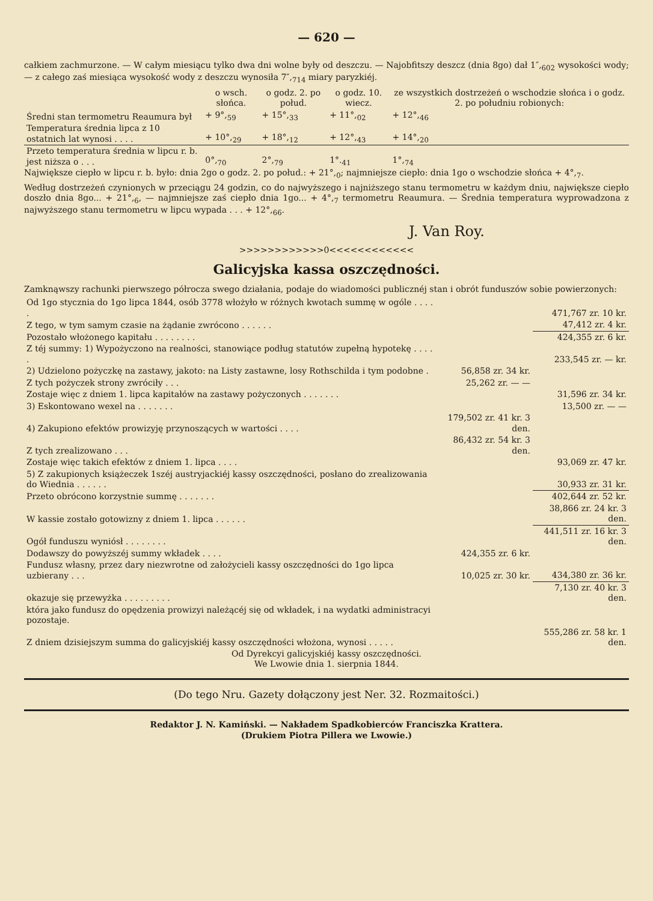— 620 —
całkiem zachmurzone. — W całym miesiącu tylko dwa dni wolne były od deszczu. — Najobfitszy deszcz (dnia 8go) dał 1″,<sub>602</sub> wysokości wody; — z całego zaś miesiąca wysokość wody z deszczu wynosiła 7″,<sub>714</sub> miary paryzkiéj.
| | o wsch. słońca. | o godz. 2. po połud. | o godz. 10. wiecz. | ze wszystkich dostrzeżeń o wschodzie słońca i o godz. 2. po południu robionych: |
| --- | --- | --- | --- | --- |
| Średni stan termometru Reaumura był | + 9°,<sub>59</sub> | + 15°,<sub>33</sub> | + 11°,<sub>02</sub> | + 12°,<sub>46</sub> |
| Temperatura średnia lipca z 10 ostatnich lat wynosi . . . . | + 10°,<sub>29</sub> | + 18°,<sub>12</sub> | + 12°,<sub>43</sub> | + 14°,<sub>20</sub> |
| Przeto temperatura średnia w lipcu r. b. jest niższa o . . . | 0°,<sub>70</sub> | 2°,<sub>79</sub> | 1°.<sub>41</sub> | 1°,<sub>74</sub> |
Największe ciepło w lipcu r. b. było: dnia 2go o godz. 2. po połud.: + 21°,<sub>0</sub>; najmniejsze ciepło: dnia 1go o wschodzie słońca + 4°,<sub>7</sub>.
Według dostrzeżeń czynionych w przeciągu 24 godzin, co do najwyższego i najniższego stanu termometru w każdym dniu, największe ciepło doszło dnia 8go... + 21°,<sub>6</sub>, — najmniejsze zaś ciepło dnia 1go... + 4°,<sub>7</sub> termometru Reaumura. — Średnia temperatura wyprowadzona z najwyższego stanu termometru w lipcu wypada . . . + 12°,<sub>66</sub>.
J. Van Roy.
>>>>>>>>>>>>0<<<<<<<<<<<<
Galicyjska kassa oszczędności.
Zamknąwszy rachunki pierwszego półrocza swego działania, podaje do wiadomości publicznéj stan i obrót funduszów sobie powierzonych:
| Od 1go stycznia do 1go lipca 1844, osób 3778 włożyło w różnych kwotach summę w ogóle . . . . . | | 471,767 zr. 10 kr. |
| Z tego, w tym samym czasie na żądanie zwrócono . . . . . . | | 47,412 zr. 4 kr. |
| Pozostało włożonego kapitału . . . . . . . . | | 424,355 zr. 6 kr. |
| Z téj summy: 1) Wypożyczono na realności, stanowiące podług statutów zupełną hypotekę . . . . . | | 233,545 zr. — kr. |
| 2) Udzielono pożyczkę na zastawy, jakoto: na Listy zastawne, losy Rothschilda i tym podobne . | 56,858 zr. 34 kr. | |
| Z tych pożyczek strony zwróciły . . . | 25,262 zr. — — | |
| Zostaje więc z dniem 1. lipca kapitałów na zastawy pożyczonych . . . . . . . | | 31,596 zr. 34 kr. |
| 3) Eskontowano wexel na . . . . . . . | | 13,500 zr. — — |
| 4) Zakupiono efektów prowizyję przynoszących w wartości . . . . | 179,502 zr. 41 kr. 3 den. | |
| Z tych zrealizowano . . . | 86,432 zr. 54 kr. 3 den. | |
| Zostaje więc takich efektów z dniem 1. lipca . . . . | | 93,069 zr. 47 kr. |
| 5) Z zakupionych książeczek 1széj austryjackiéj kassy oszczędności, posłano do zrealizowania do Wiednia . . . . . . | | 30,933 zr. 31 kr. |
| Przeto obrócono korzystnie summę . . . . . . . | | 402,644 zr. 52 kr. |
| W kassie zostało gotowizny z dniem 1. lipca . . . . . . | | 38,866 zr. 24 kr. 3 den. |
| Ogół funduszu wyniósł . . . . . . . . | | 441,511 zr. 16 kr. 3 den. |
| Dodawszy do powyższéj summy wkładek . . . . | 424,355 zr. 6 kr. | |
| Fundusz własny, przez dary niezwrotne od założycieli kassy oszczędności do 1go lipca uzbierany . . . | 10,025 zr. 30 kr. | 434,380 zr. 36 kr. |
| okazuje się przewyżka . . . . . . . . . | | 7,130 zr. 40 kr. 3 den. |
| która jako fundusz do opędzenia prowizyi należącéj się od wkładek, i na wydatki administracyi pozostaje. | | |
| Z dniem dzisiejszym summa do galicyjskiéj kassy oszczędności włożona, wynosi . . . . . | | 555,286 zr. 58 kr. 1 den. |
Od Dyrekcyi galicyjskiéj kassy oszczędności.
We Lwowie dnia 1. sierpnia 1844.
(Do tego Nru. Gazety dołączony jest Ner. 32. Rozmaitości.)
Redaktor J. N. Kamiński. — Nakładem Spadkobierców Franciszka Krattera.
(Drukiem Piotra Pillera we Lwowie.)